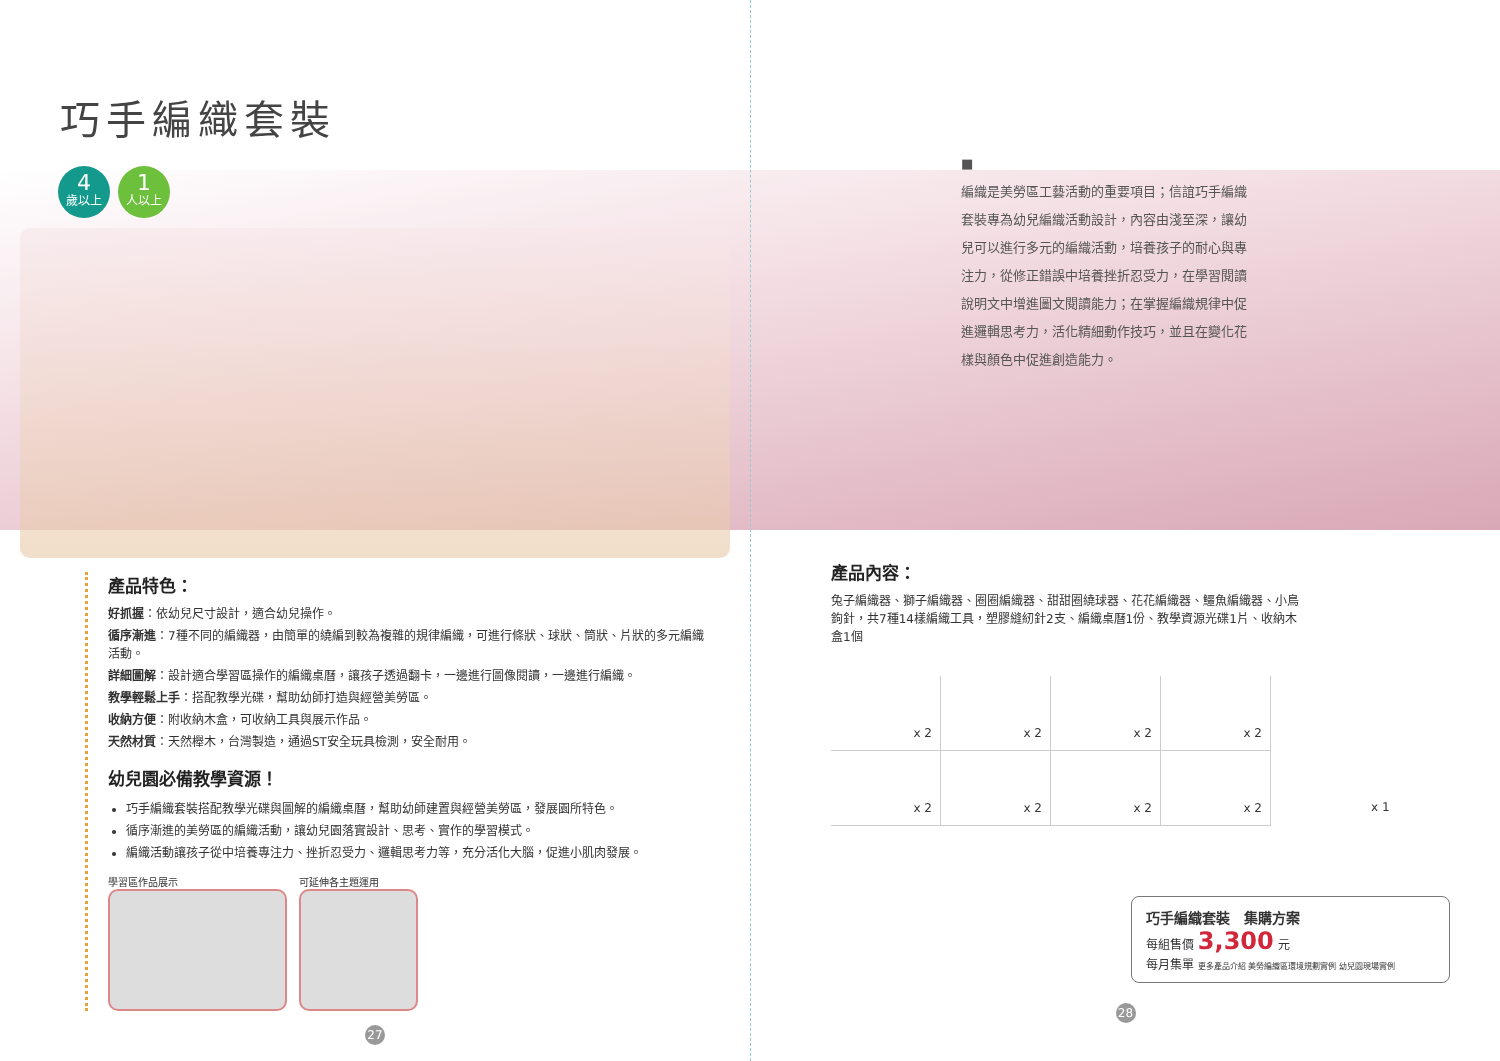巧手編織套裝
4
歲以上
1
人以上
產品特色：
好抓握：依幼兒尺寸設計，適合幼兒操作。
循序漸進：7種不同的編織器，由簡單的繞編到較為複雜的規律編織，可進行條狀、球狀、筒狀、片狀的多元編織活動。
詳細圖解：設計適合學習區操作的編織桌曆，讓孩子透過翻卡，一邊進行圖像閱讀，一邊進行編織。
教學輕鬆上手：搭配教學光碟，幫助幼師打造與經營美勞區。
收納方便：附收納木盒，可收納工具與展示作品。
天然材質：天然櫸木，台灣製造，通過ST安全玩具檢測，安全耐用。
幼兒園必備教學資源！
巧手編織套裝搭配教學光碟與圖解的編織桌曆，幫助幼師建置與經營美勞區，發展園所特色。
循序漸進的美勞區的編織活動，讓幼兒園落實設計、思考、實作的學習模式。
編織活動讓孩子從中培養專注力、挫折忍受力、邏輯思考力等，充分活化大腦，促進小肌肉發展。
學習區作品展示 可延伸各主題運用
27
■
編織是美勞區工藝活動的重要項目；信誼巧手編織套裝專為幼兒編織活動設計，內容由淺至深，讓幼兒可以進行多元的編織活動，培養孩子的耐心與專注力，從修正錯誤中培養挫折忍受力，在學習閱讀說明文中增進圖文閱讀能力；在掌握編織規律中促進邏輯思考力，活化精細動作技巧，並且在變化花樣與顏色中促進創造能力。
產品內容：
兔子編織器、獅子編織器、圈圈編織器、甜甜圈繞球器、花花編織器、鱷魚編織器、小鳥鉤針，共7種14樣編織工具，塑膠縫紉針2支、編織桌曆1份、教學資源光碟1片、收納木盒1個
x 2
x 2
x 2
x 2
x 2
x 2
x 2
x 2
x 1
巧手編織套裝　集購方案
每組售價 3,300 元
每月集單 更多產品介紹 美勞編織區環境規劃實例 幼兒園現場實例
28